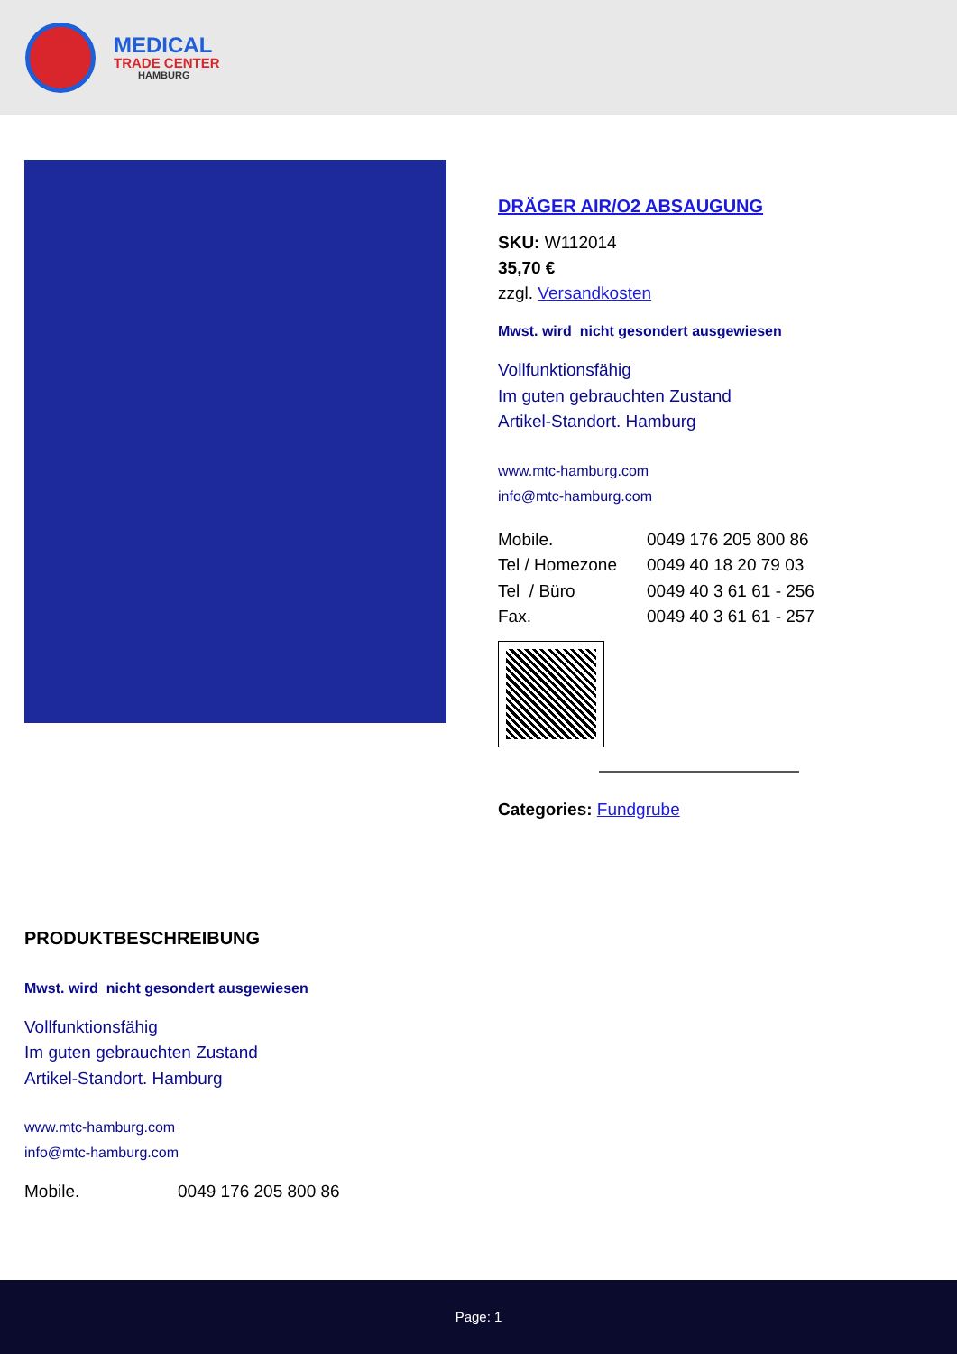MEDICAL
TRADE CENTER
HAMBURG
DRÄGER AIR/O2 ABSAUGUNG
SKU: W112014
35,70 €
zzgl. Versandkosten
Mwst. wird nicht gesondert ausgewiesen
Vollfunktionsfähig
Im guten gebrauchten Zustand
Artikel-Standort. Hamburg
www.mtc-hamburg.com
info@mtc-hamburg.com
Mobile. 0049 176 205 800 86
Tel / Homezone 0049 40 18 20 79 03
Tel / Büro 0049 40 3 61 61 - 256
Fax. 0049 40 3 61 61 - 257
Categories: Fundgrube
PRODUKTBESCHREIBUNG
Mwst. wird nicht gesondert ausgewiesen
Vollfunktionsfähig
Im guten gebrauchten Zustand
Artikel-Standort. Hamburg
www.mtc-hamburg.com
info@mtc-hamburg.com
Mobile. 0049 176 205 800 86
Page: 1